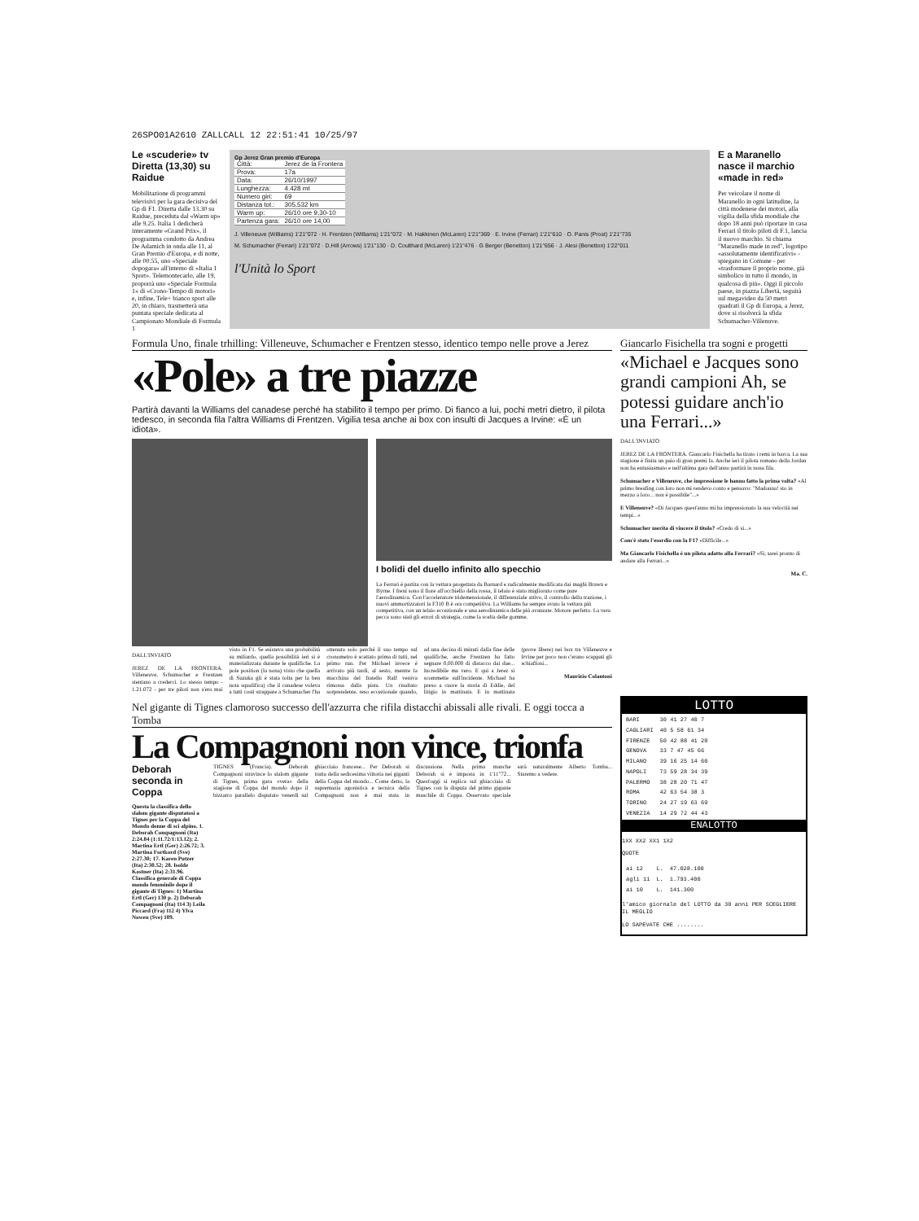26SPO01A2610 ZALLCALL 12 22:51:41 10/25/97
Le «scuderie» tv Diretta (13,30) su Raidue
Mobilitazione di programmi televisivi per la gara decisiva del Gp di F1. Diretta dalle 13.30 su Raidue, preceduta dal «Warm up» alle 9.25. Italia 1 dedicherà interamente «Grand Prix», il programma condotto da Andrea De Adamich in onda alle 11, al Gran Premio d'Europa, e di notte, alle 00.55, uno «Speciale dopogara» all'interno di «Italia 1 Sport». Telemontecarlo, alle 19, proporrà uno «Speciale Formula 1» di «Crono-Tempo di motori» e, infine, Tele+ bianco sport alle 20, in chiaro, trasmetterà una puntata speciale dedicata al Campionato Mondiale di Formula 1
Gp Jerez Gran premio d'Europa
| Città: | Jerez de la Frontera |
| Prova: | 17a |
| Data: | 26/10/1997 |
| Lunghezza: | 4.428 mt |
| Numero giri: | 69 |
| Distanza tot.: | 305,532 km |
| Warm up: | 26/10 ore 9,30-10 |
| Partenza gara: | 26/10 ore 14,00 |
J. Villeneuve (Williams) 1'21"072 · H. Frentzen (Williams) 1'21"072 · M. Hakkinen (McLaren) 1'21"369 · E. Irvine (Ferrari) 1'21"610 · O. Panis (Prost) 1'21"735
M. Schumacher (Ferrari) 1'21"072 · D.Hill (Arrows) 1'21"130 · D. Coulthard (McLaren) 1'21"476 · G Berger (Benetton) 1'21"656 · J. Alesi (Benetton) 1'22"011
l'Unità lo Sport
E a Maranello nasce il marchio «made in red»
Per veicolare il nome di Maranello in ogni latitudine, la città modenese dei motori, alla vigilia della sfida mondiale che dopo 18 anni può riportare in casa Ferrari il titolo piloti di F.1, lancia il nuovo marchio. Si chiama "Maranello made in red", logotipo «assolutamente identificativi» - spiegano in Comune - per «trasformare il proprio nome, già simbolico in tutto il mondo, in qualcosa di più». Oggi il piccolo paese, in piazza Libertà, seguirà sul megavideo da 50 metri quadrati il Gp di Europa, a Jerez, dove si risolverà la sfida Schumacher-Villenuve.
Formula Uno, finale trhilling: Villeneuve, Schumacher e Frentzen stesso, identico tempo nelle prove a Jerez
«Pole» a tre piazze
Partirà davanti la Williams del canadese perché ha stabilito il tempo per primo. Di fianco a lui, pochi metri dietro, il pilota tedesco, in seconda fila l'altra Williams di Frentzen. Vigilia tesa anche ai box con insulti di Jacques a Irvine: «È un idiota».
I bolidi del duello infinito allo specchio
La Ferrari è partita con la vettura progettata da Barnard e radicalmente modificata dai maghi Brawn e Byrne. I freni sono il fiore all'occhiello della rossa, il telaio è stato migliorato come pure l'aerodinamica. Con l'acceleratore tridemensionale, il differenziale attivo, il controllo della trazione, i nuovi ammortizzatori la F310 B è ora competitiva. La Williams ha sempre avuto la vettura più competitiva, con un telaio eccezionale e una aerodinamica delle più avanzate. Motore perfetto. La vera pecca sono stati gli errori di strategia, come la scelta delle gomme.
DALL'INVIATO
JEREZ DE LA FRONTERA. Villeneuve, Schumacher e Frentzen stentano a crederci. Lo stesso tempo - 1.21.072 - per tre piloti non s'era mai visto in F1. Se esisteva una probabilità su miliardo, quella possibilità ieri si è materializzata durante le qualifiche. La pole position (la nona) visto che quella di Suzuka gli è stata tolta per la ben nota squalifica) che il canadese voleva a tutti costi strappare a Schumacher l'ha ottenuta solo perché il suo tempo sul cronometro è scattato prima di tutti, nel primo run. Per Michael invece è arrivato più tardi, al sesto, mentre la macchina del fratello Ralf veniva rimossa dalla pista. Un risultato sorprendente, reso eccezionale quando, ad una decina di minuti dalla fine delle qualifiche, anche Frentzen ha fatto segnare 0,00.000 di distacco dai due... Incredibile ma vero. E qui a Jerez si scommette sull'incidente. Michael ha preso a cuore la storia di Eddie, del litigio in mattinata. E in mattinata (prove libere) nei box tra Villeneuve e Irvine per poco non c'erano scappati gli schiaffoni...
Maurizio Colantoni
Giancarlo Fisichella tra sogni e progetti
«Michael e Jacques sono grandi campioni Ah, se potessi guidare anch'io una Ferrari...»
DALL'INVIATO
JEREZ DE LA FRONTERA. Giancarlo Fisichella ha tirato i remi in barca. La sua stagione è finita un paio di gran premi fa. Anche ieri il pilota romano della Jordan non ha entusiasmato e nell'ultima gara dell'anno partirà in nona fila.
Schumacher e Villeneuve, che impressione le hanno fatto la prima volta? «Al primo breafing con loro non mi rendevo conto e pensavo: "Madonna! sto in mezzo a loro... non è possibile"...»
E Villeneuve? «Di Jacques quest'anno mi ha impressionato la sua velocità nei tempi...»
Schumacher merita di vincere il titolo? «Credo di sì...»
Com'è stato l'esordio con la F1? «Difficile...»
Ma Giancarlo Fisichella è un pilota adatto alla Ferrari? «Sì, sarei pronto di andare alla Ferrari...»
Ma. C.
Nel gigante di Tignes clamoroso successo dell'azzurra che rifila distacchi abissali alle rivali. E oggi tocca a Tomba
La Compagnoni non vince, trionfa
Deborah seconda in Coppa
Questa la classifica dello slalom gigante disputatosi a Tignes per la Coppa del Mondo donne di sci alpino. 1. Deborah Compagnoni (Ita) 2:24.84 (1:11.72/1:13.12); 2. Martina Ertl (Ger) 2:26.72; 3. Martina Fortkord (Sve) 2:27.30; 17. Karen Putzer (Ita) 2:30.52; 28. Isolde Kostner (Ita) 2:31.96. Classifica generale di Coppa mondo femminile dopo il gigante di Tignes: 1) Martina Ertl (Ger) 130 p. 2) Deborah Compagnoni (Ita) 114 3) Leila Piccard (Fra) 112 4) Ylva Nowen (Sve) 109.
TIGNES (Francia). Deborah Compagnoni stravince lo slalom gigante di Tignes, prima gara «vera» della stagione di Coppa del mondo dopo il bizzarro parallelo disputato venerdì sul ghiacciaio francese... Per Deborah si tratta della sedicesima vittoria nei giganti della Coppa del mondo... Come detto, la supremazia agonistica e tecnica della Compagnoni non è mai stata in discussione. Nella prima manche Deborah si è imposta in 1'11"72... Quest'oggi si replica sul ghiacciaio di Tignes con la disputa del primo gigante maschile di Coppa. Osservato speciale sarà naturalmente Alberto Tomba... Staremo a vedere.
LOTTO
| BARI | 30 41 27 40 7 |
| CAGLIARI | 40 5 58 61 34 |
| FIRENZE | 50 42 88 41 20 |
| GENOVA | 33 7 47 45 66 |
| MILANO | 39 16 25 14 60 |
| NAPOLI | 73 59 28 34 39 |
| PALERMO | 38 28 20 71 47 |
| ROMA | 42 63 54 38 3 |
| TORINO | 24 27 19 63 69 |
| VENEZIA | 14 29 72 44 43 |
ENALOTTO
1XX XX2 XX1 1X2
QUOTE
| ai 12 | L. | 47.028.100 |
| agli 11 | L. | 1.793.400 |
| ai 10 | L. | 141.300 |
l'amico giornale del LOTTO da 30 anni PER SCEGLIERE IL MEGLIO
LO SAPEVATE CHE ........